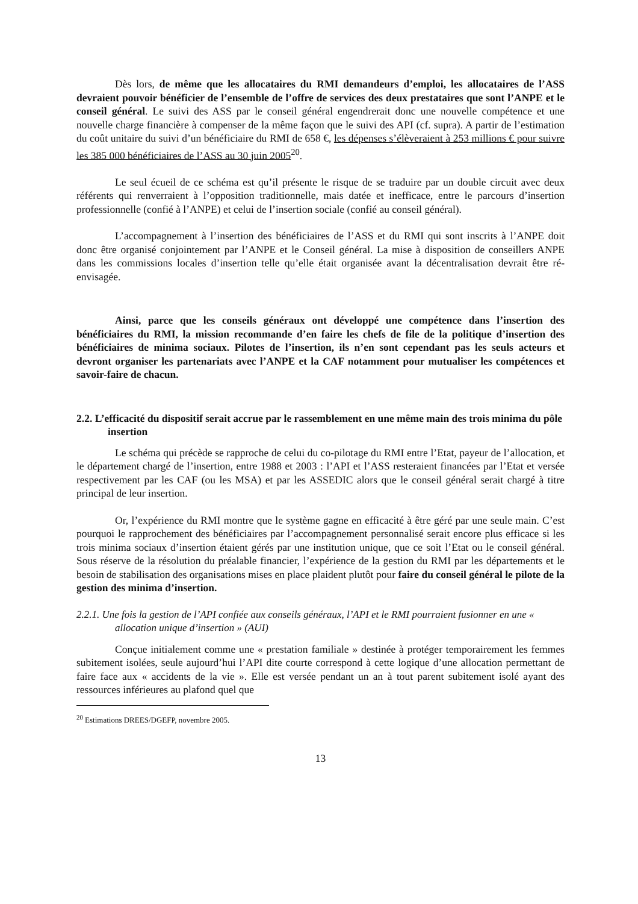Dès lors, de même que les allocataires du RMI demandeurs d’emploi, les allocataires de l’ASS devraient pouvoir bénéficier de l’ensemble de l’offre de services des deux prestataires que sont l’ANPE et le conseil général. Le suivi des ASS par le conseil général engendrerait donc une nouvelle compétence et une nouvelle charge financière à compenser de la même façon que le suivi des API (cf. supra). A partir de l’estimation du coût unitaire du suivi d’un bénéficiaire du RMI de 658 €, les dépenses s’élèveraient à 253 millions € pour suivre les 385 000 bénéficiaires de l’ASS au 30 juin 2005<sup>20</sup>.
Le seul écueil de ce schéma est qu’il présente le risque de se traduire par un double circuit avec deux référents qui renverraient à l’opposition traditionnelle, mais datée et inefficace, entre le parcours d’insertion professionnelle (confié à l’ANPE) et celui de l’insertion sociale (confié au conseil général).
L’accompagnement à l’insertion des bénéficiaires de l’ASS et du RMI qui sont inscrits à l’ANPE doit donc être organisé conjointement par l’ANPE et le Conseil général. La mise à disposition de conseillers ANPE dans les commissions locales d’insertion telle qu’elle était organisée avant la décentralisation devrait être ré-envisagée.
Ainsi, parce que les conseils généraux ont développé une compétence dans l’insertion des bénéficiaires du RMI, la mission recommande d’en faire les chefs de file de la politique d’insertion des bénéficiaires de minima sociaux. Pilotes de l’insertion, ils n’en sont cependant pas les seuls acteurs et devront organiser les partenariats avec l’ANPE et la CAF notamment pour mutualiser les compétences et savoir-faire de chacun.
2.2. L’efficacité du dispositif serait accrue par le rassemblement en une même main des trois minima du pôle insertion
Le schéma qui précède se rapproche de celui du co-pilotage du RMI entre l’Etat, payeur de l’allocation, et le département chargé de l’insertion, entre 1988 et 2003 : l’API et l’ASS resteraient financées par l’Etat et versée respectivement par les CAF (ou les MSA) et par les ASSEDIC alors que le conseil général serait chargé à titre principal de leur insertion.
Or, l’expérience du RMI montre que le système gagne en efficacité à être géré par une seule main. C’est pourquoi le rapprochement des bénéficiaires par l’accompagnement personnalisé serait encore plus efficace si les trois minima sociaux d’insertion étaient gérés par une institution unique, que ce soit l’Etat ou le conseil général. Sous réserve de la résolution du préalable financier, l’expérience de la gestion du RMI par les départements et le besoin de stabilisation des organisations mises en place plaident plutôt pour faire du conseil général le pilote de la gestion des minima d’insertion.
2.2.1. Une fois la gestion de l’API confiée aux conseils généraux, l’API et le RMI pourraient fusionner en une « allocation unique d’insertion » (AUI)
Conçue initialement comme une « prestation familiale » destinée à protéger temporairement les femmes subitement isolées, seule aujourd’hui l’API dite courte correspond à cette logique d’une allocation permettant de faire face aux « accidents de la vie ». Elle est versée pendant un an à tout parent subitement isolé ayant des ressources inférieures au plafond quel que
<sup>20</sup> Estimations DREES/DGEFP, novembre 2005.
13